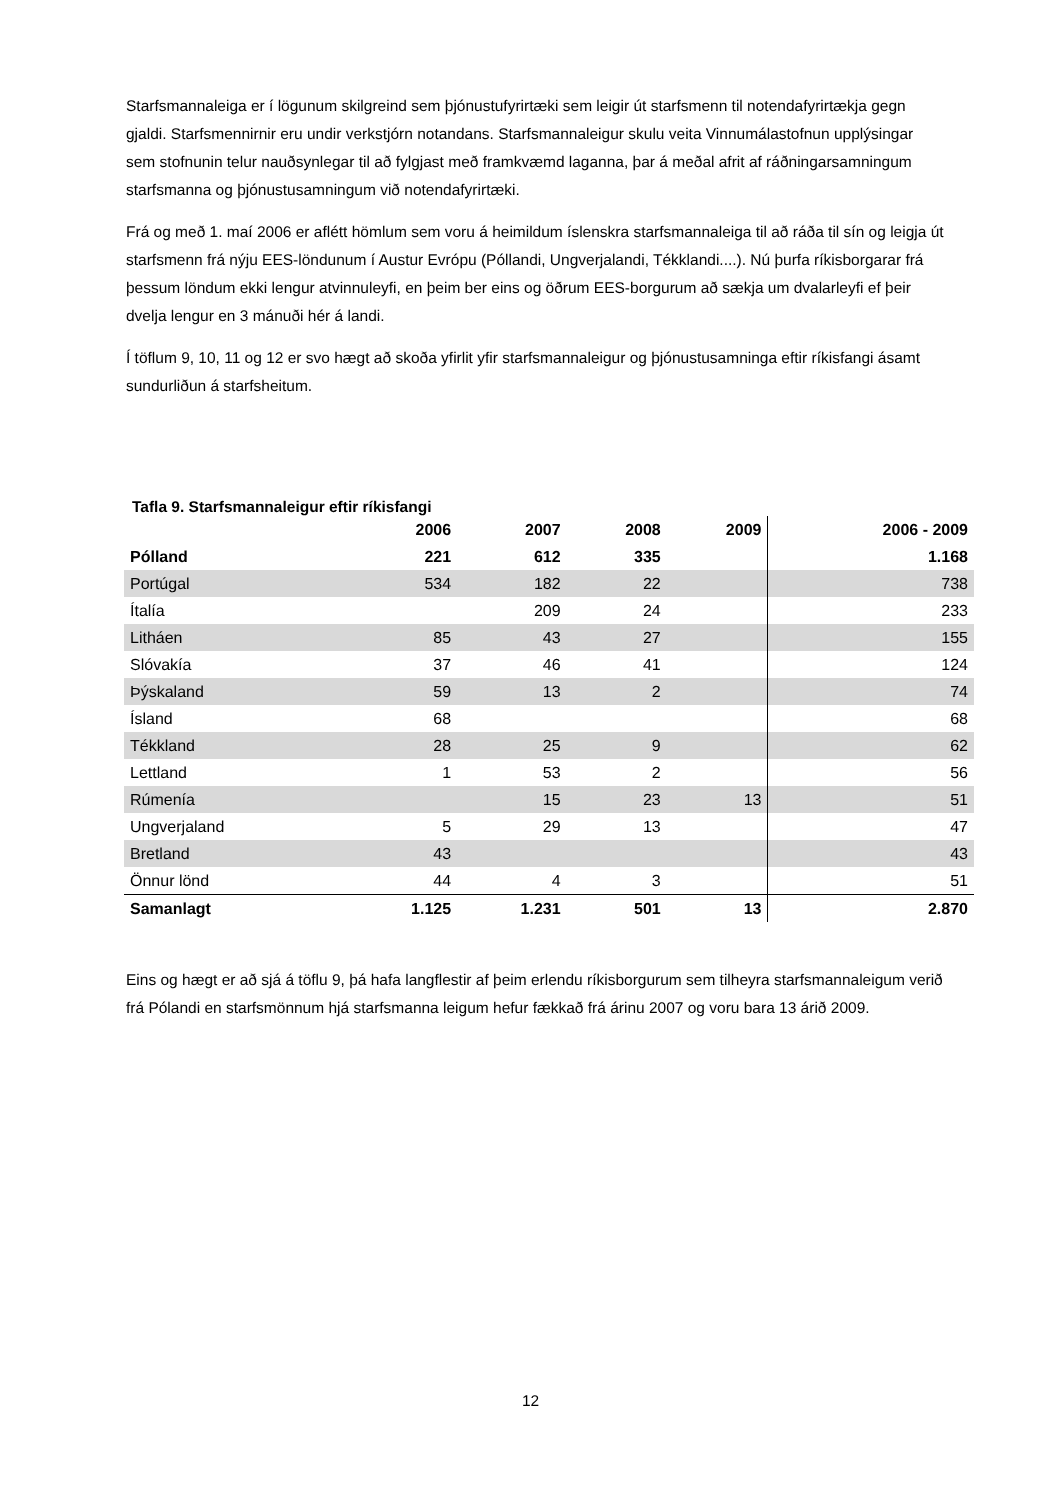Starfsmannaleiga er í lögunum skilgreind sem þjónustufyrirtæki sem leigir út starfsmenn til notendafyrirtækja gegn gjaldi. Starfsmennirnir eru undir verkstjórn notandans. Starfsmannaleigur skulu veita Vinnumálastofnun upplýsingar sem stofnunin telur nauðsynlegar til að fylgjast með framkvæmd laganna, þar á meðal afrit af ráðningarsamningum starfsmanna og þjónustusamningum við notendafyrirtæki.
Frá og með 1. maí 2006 er aflétt hömlum sem voru á heimildum íslenskra starfsmannaleiga til að ráða til sín og leigja út starfsmenn frá nýju EES-löndunum í Austur Evrópu (Póllandi, Ungverjalandi, Tékklandi....). Nú þurfa ríkisborgarar frá þessum löndum ekki lengur atvinnuleyfi, en þeim ber eins og öðrum EES-borgurum að sækja um dvalarleyfi ef þeir dvelja lengur en 3 mánuði hér á landi.
Í töflum 9, 10, 11 og 12 er svo hægt að skoða yfirlit yfir starfsmannaleigur og þjónustusamninga eftir ríkisfangi ásamt sundurliðun á starfsheitum.
Tafla 9. Starfsmannaleigur eftir ríkisfangi
| | 2006 | 2007 | 2008 | 2009 | 2006 - 2009 |
| --- | --- | --- | --- | --- | --- |
| Pólland | 221 | 612 | 335 | | 1.168 |
| Portúgal | 534 | 182 | 22 | | 738 |
| Ítalía | | 209 | 24 | | 233 |
| Litháen | 85 | 43 | 27 | | 155 |
| Slóvakía | 37 | 46 | 41 | | 124 |
| Þýskaland | 59 | 13 | 2 | | 74 |
| Ísland | 68 | | | | 68 |
| Tékkland | 28 | 25 | 9 | | 62 |
| Lettland | 1 | 53 | 2 | | 56 |
| Rúmenía | | 15 | 23 | 13 | 51 |
| Ungverjaland | 5 | 29 | 13 | | 47 |
| Bretland | 43 | | | | 43 |
| Önnur lönd | 44 | 4 | 3 | | 51 |
| Samanlagt | 1.125 | 1.231 | 501 | 13 | 2.870 |
Eins og hægt er að sjá á töflu 9, þá hafa langflestir af þeim erlendu ríkisborgurum sem tilheyra starfsmannaleigum verið frá Pólandi en starfsmönnum hjá starfsmanna leigum hefur fækkað frá árinu 2007 og voru bara 13 árið 2009.
12